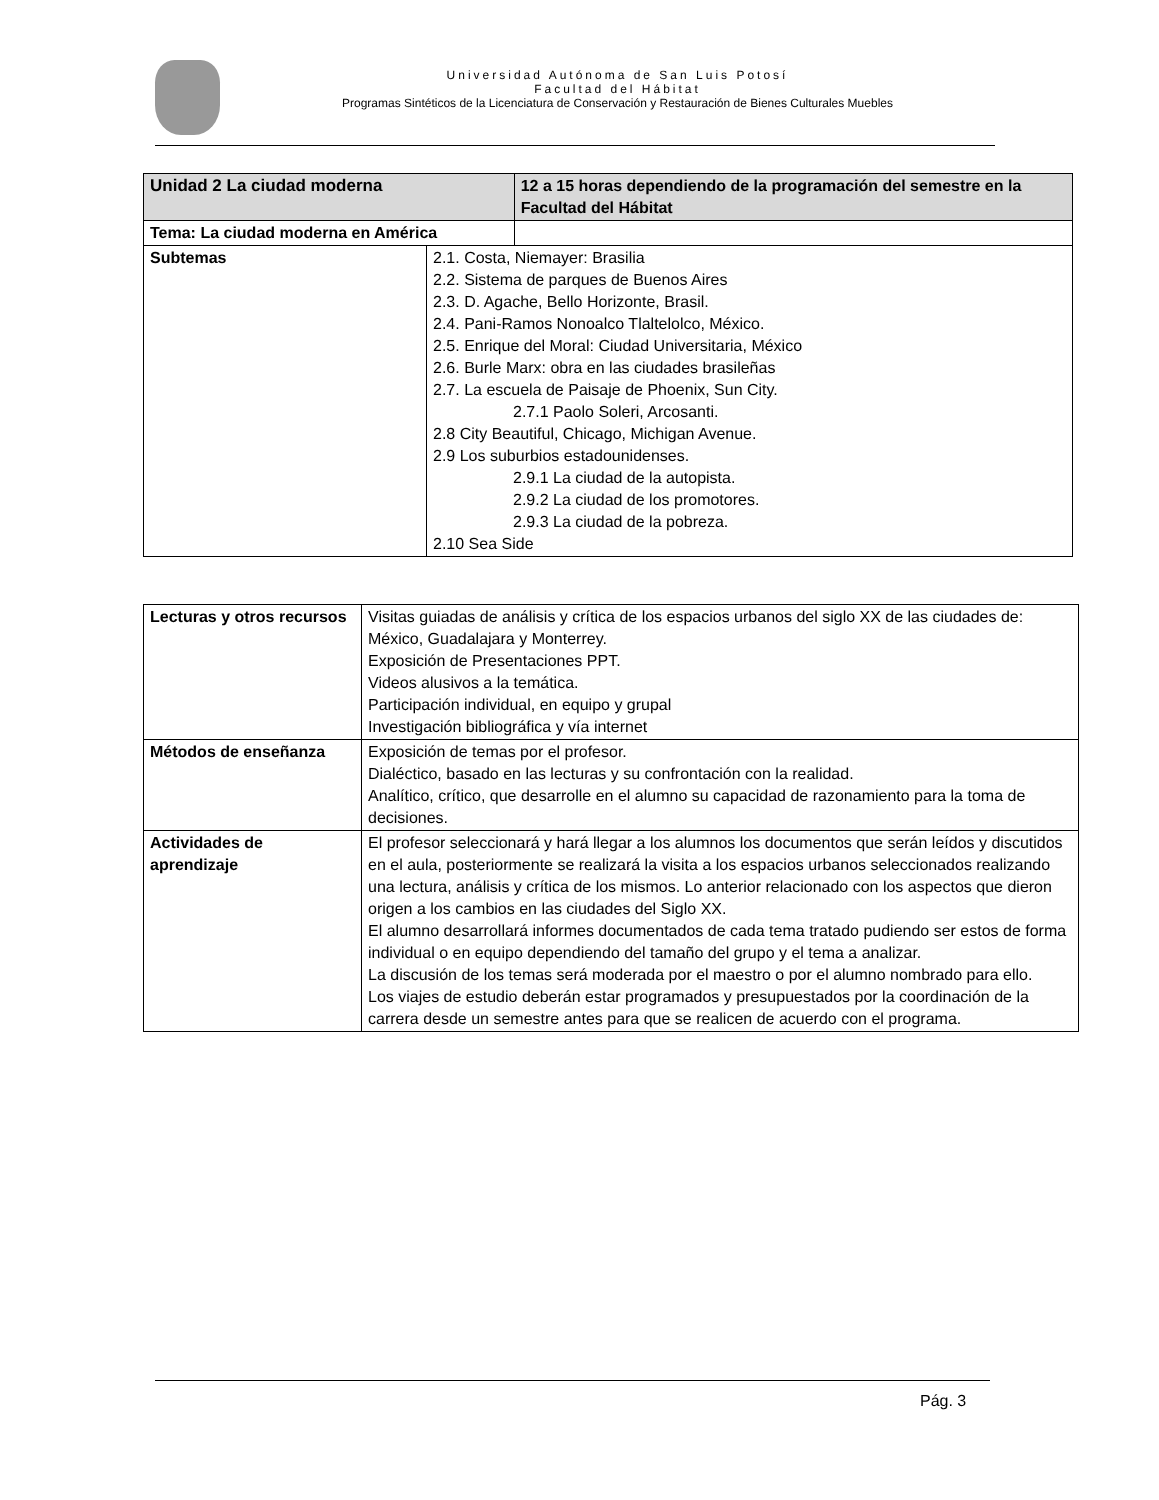Universidad Autónoma de San Luis Potosí
Facultad del Hábitat
Programas Sintéticos de la Licenciatura de Conservación y Restauración de Bienes Culturales Muebles
| Unidad 2 La ciudad moderna | | 12 a 15 horas dependiendo de la programación del semestre en la Facultad del Hábitat |
| Tema: La ciudad moderna en América | | |
| Subtemas | 2.1. Costa, Niemayer: Brasilia 2.2. Sistema de parques de Buenos Aires 2.3. D. Agache, Bello Horizonte, Brasil. 2.4. Pani-Ramos Nonoalco Tlaltelolco, México. 2.5. Enrique del Moral: Ciudad Universitaria, México 2.6. Burle Marx: obra en las ciudades brasileñas 2.7. La escuela de Paisaje de Phoenix, Sun City. 2.7.1 Paolo Soleri, Arcosanti. 2.8 City Beautiful, Chicago, Michigan Avenue. 2.9 Los suburbios estadounidenses. 2.9.1 La ciudad de la autopista. 2.9.2 La ciudad de los promotores. 2.9.3 La ciudad de la pobreza. 2.10 Sea Side | |
| Lecturas y otros recursos | Visitas guiadas de análisis y crítica de los espacios urbanos del siglo XX de las ciudades de: México, Guadalajara y Monterrey. Exposición de Presentaciones PPT. Videos alusivos a la temática. Participación individual, en equipo y grupal Investigación bibliográfica y vía internet |
| Métodos de enseñanza | Exposición de temas por el profesor. Dialéctico, basado en las lecturas y su confrontación con la realidad. Analítico, crítico, que desarrolle en el alumno su capacidad de razonamiento para la toma de decisiones. |
| Actividades de aprendizaje | El profesor seleccionará y hará llegar a los alumnos los documentos que serán leídos y discutidos en el aula, posteriormente se realizará la visita a los espacios urbanos seleccionados realizando una lectura, análisis y crítica de los mismos. Lo anterior relacionado con los aspectos que dieron origen a los cambios en las ciudades del Siglo XX. El alumno desarrollará informes documentados de cada tema tratado pudiendo ser estos de forma individual o en equipo dependiendo del tamaño del grupo y el tema a analizar. La discusión de los temas será moderada por el maestro o por el alumno nombrado para ello. Los viajes de estudio deberán estar programados y presupuestados por la coordinación de la carrera desde un semestre antes para que se realicen de acuerdo con el programa. |
Pág. 3